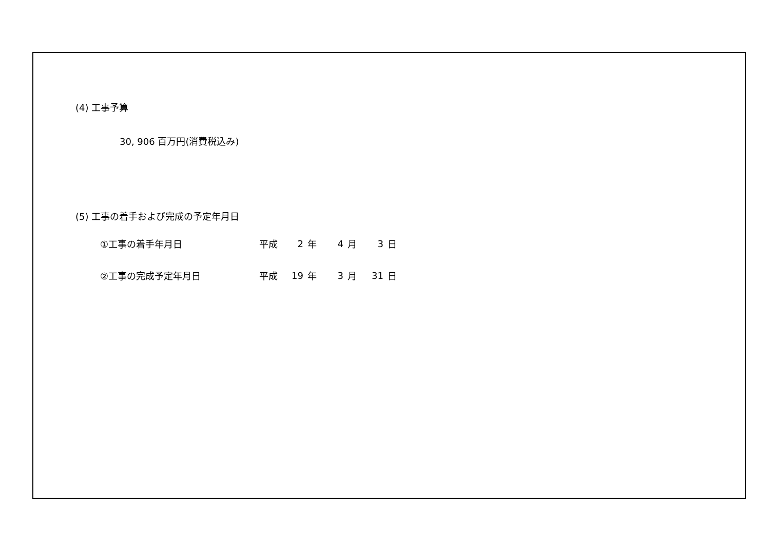(4) 工事予算
30, 906 百万円(消費税込み)
(5) 工事の着手および完成の予定年月日
| ①工事の着手年月日 | 平成 | 2 | 年 | 4 | 月 | 3 | 日 |
| ②工事の完成予定年月日 | 平成 | 19 | 年 | 3 | 月 | 31 | 日 |